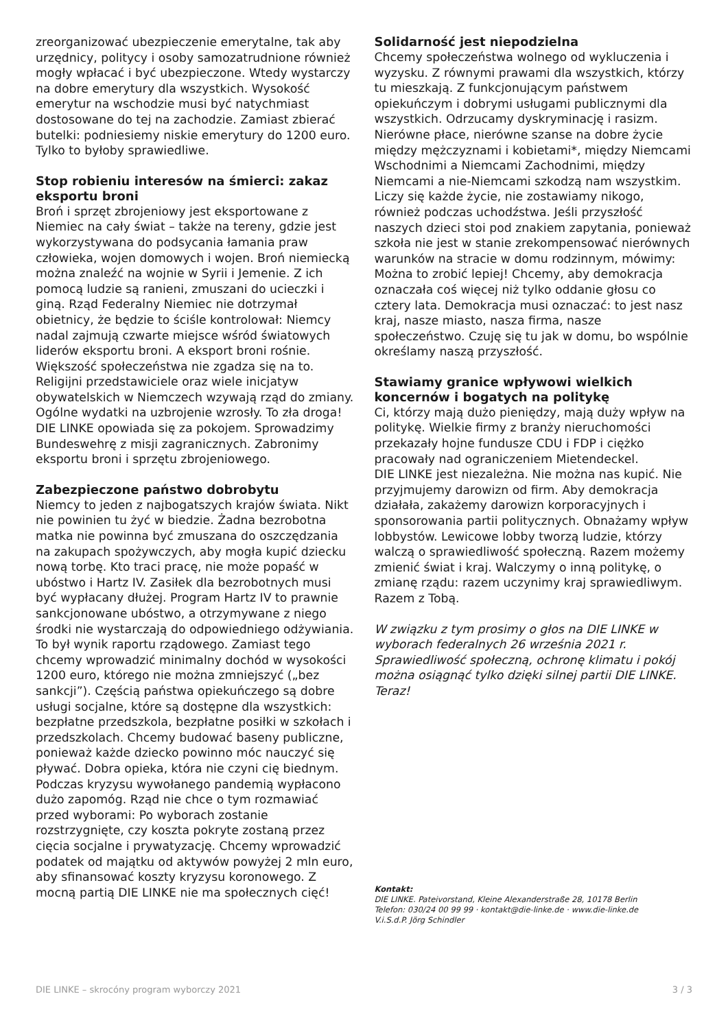zreorganizować ubezpieczenie emerytalne, tak aby urzędnicy, politycy i osoby samozatrudnione również mogły wpłacać i być ubezpieczone. Wtedy wystarczy na dobre emerytury dla wszystkich. Wysokość emerytur na wschodzie musi być natychmiast dostosowane do tej na zachodzie. Zamiast zbierać butelki: podniesiemy niskie emerytury do 1200 euro. Tylko to byłoby sprawiedliwe.
Stop robieniu interesów na śmierci: zakaz eksportu broni
Broń i sprzęt zbrojeniowy jest eksportowane z Niemiec na cały świat – także na tereny, gdzie jest wykorzystywana do podsycania łamania praw człowieka, wojen domowych i wojen. Broń niemiecką można znaleźć na wojnie w Syrii i Jemenie. Z ich pomocą ludzie są ranieni, zmuszani do ucieczki i giną. Rząd Federalny Niemiec nie dotrzymał obietnicy, że będzie to ściśle kontrolował: Niemcy nadal zajmują czwarte miejsce wśród światowych liderów eksportu broni. A eksport broni rośnie. Większość społeczeństwa nie zgadza się na to. Religijni przedstawiciele oraz wiele inicjatyw obywatelskich w Niemczech wzywają rząd do zmiany. Ogólne wydatki na uzbrojenie wzrosły. To zła droga! DIE LINKE opowiada się za pokojem. Sprowadzimy Bundeswehrę z misji zagranicznych. Zabronimy eksportu broni i sprzętu zbrojeniowego.
Zabezpieczone państwo dobrobytu
Niemcy to jeden z najbogatszych krajów świata. Nikt nie powinien tu żyć w biedzie. Żadna bezrobotna matka nie powinna być zmuszana do oszczędzania na zakupach spożywczych, aby mogła kupić dziecku nową torbę. Kto traci pracę, nie może popaść w ubóstwo i Hartz IV. Zasiłek dla bezrobotnych musi być wypłacany dłużej. Program Hartz IV to prawnie sankcjonowane ubóstwo, a otrzymywane z niego środki nie wystarczają do odpowiedniego odżywiania. To był wynik raportu rządowego. Zamiast tego chcemy wprowadzić minimalny dochód w wysokości 1200 euro, którego nie można zmniejszyć („bez sankcji”). Częścią państwa opiekuńczego są dobre usługi socjalne, które są dostępne dla wszystkich: bezpłatne przedszkola, bezpłatne posiłki w szkołach i przedszkolach. Chcemy budować baseny publiczne, ponieważ każde dziecko powinno móc nauczyć się pływać. Dobra opieka, która nie czyni cię biednym. Podczas kryzysu wywołanego pandemią wypłacono dużo zapomóg. Rząd nie chce o tym rozmawiać przed wyborami: Po wyborach zostanie rozstrzygnięte, czy koszta pokryte zostaną przez cięcia socjalne i prywatyzację. Chcemy wprowadzić podatek od majątku od aktywów powyżej 2 mln euro, aby sfinansować koszty kryzysu koronowego. Z mocną partią DIE LINKE nie ma społecznych cięć!
Solidarność jest niepodzielna
Chcemy społeczeństwa wolnego od wykluczenia i wyzysku. Z równymi prawami dla wszystkich, którzy tu mieszkają. Z funkcjonującym państwem opiekuńczym i dobrymi usługami publicznymi dla wszystkich. Odrzucamy dyskryminację i rasizm. Nierówne płace, nierówne szanse na dobre życie między mężczyznami i kobietami*, między Niemcami Wschodnimi a Niemcami Zachodnimi, między Niemcami a nie-Niemcami szkodzą nam wszystkim. Liczy się każde życie, nie zostawiamy nikogo, również podczas uchodźstwa. Jeśli przyszłość naszych dzieci stoi pod znakiem zapytania, ponieważ szkoła nie jest w stanie zrekompensować nierównych warunków na stracie w domu rodzinnym, mówimy: Można to zrobić lepiej! Chcemy, aby demokracja oznaczała coś więcej niż tylko oddanie głosu co cztery lata. Demokracja musi oznaczać: to jest nasz kraj, nasze miasto, nasza firma, nasze społeczeństwo. Czuję się tu jak w domu, bo wspólnie określamy naszą przyszłość.
Stawiamy granice wpływowi wielkich koncernów i bogatych na politykę
Ci, którzy mają dużo pieniędzy, mają duży wpływ na politykę. Wielkie firmy z branży nieruchomości przekazały hojne fundusze CDU i FDP i ciężko pracowały nad ograniczeniem Mietendeckel.
DIE LINKE jest niezależna. Nie można nas kupić. Nie przyjmujemy darowizn od firm. Aby demokracja działała, zakażemy darowizn korporacyjnych i sponsorowania partii politycznych. Obnażamy wpływ lobbystów. Lewicowe lobby tworzą ludzie, którzy walczą o sprawiedliwość społeczną. Razem możemy zmienić świat i kraj. Walczymy o inną politykę, o zmianę rządu: razem uczynimy kraj sprawiedliwym. Razem z Tobą.
W związku z tym prosimy o głos na DIE LINKE w wyborach federalnych 26 września 2021 r. Sprawiedliwość społeczną, ochronę klimatu i pokój można osiągnąć tylko dzięki silnej partii DIE LINKE. Teraz!
Kontakt:
DIE LINKE. Pateivorstand, Kleine Alexanderstraße 28, 10178 Berlin
Telefon: 030/24 00 99 99 · kontakt@die-linke.de · www.die-linke.de
V.i.S.d.P. Jörg Schindler
DIE LINKE – skrocóny program wyborczy 2021 3 / 3